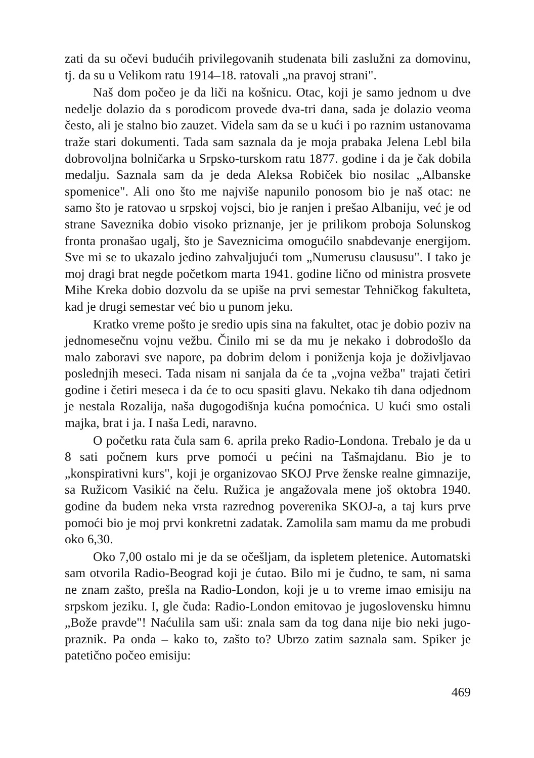zati da su očevi budućih privilegovanih studenata bili zaslužni za domovinu, tj. da su u Velikom ratu 1914–18. ratovali „na pravoj strani".
Naš dom počeo je da liči na košnicu. Otac, koji je samo jednom u dve nedelje dolazio da s porodicom provede dva-tri dana, sada je dolazio veoma često, ali je stalno bio zauzet. Videla sam da se u kući i po raznim ustanovama traže stari dokumenti. Tada sam saznala da je moja prabaka Jelena Lebl bila dobrovoljna bolničarka u Srpsko-turskom ratu 1877. godine i da je čak dobila medalju. Saznala sam da je deda Aleksa Robiček bio nosilac „Albanske spomenice". Ali ono što me najviše napunilo ponosom bio je naš otac: ne samo što je ratovao u srpskoj vojsci, bio je ranjen i prešao Albaniju, već je od strane Saveznika dobio visoko priznanje, jer je prilikom proboja Solunskog fronta pronašao ugalj, što je Saveznicima omogućilo snabdevanje energijom. Sve mi se to ukazalo jedino zahvaljujući tom „Numerusu claususu". I tako je moj dragi brat negde početkom marta 1941. godine lično od ministra prosvete Mihe Kreka dobio dozvolu da se upiše na prvi semestar Tehničkog fakulteta, kad je drugi semestar već bio u punom jeku.
Kratko vreme pošto je sredio upis sina na fakultet, otac je dobio poziv na jednomesečnu vojnu vežbu. Činilo mi se da mu je nekako i dobrodošlo da malo zaboravi sve napore, pa dobrim delom i poniženja koja je doživljavao poslednjih meseci. Tada nisam ni sanjala da će ta „vojna vežba" trajati četiri godine i četiri meseca i da će to ocu spasiti glavu. Nekako tih dana odjednom je nestala Rozalija, naša dugogodišnja kućna pomoćnica. U kući smo ostali majka, brat i ja. I naša Ledi, naravno.
O početku rata čula sam 6. aprila preko Radio-Londona. Trebalo je da u 8 sati počnem kurs prve pomoći u pećini na Tašmajdanu. Bio je to „konspirativni kurs", koji je organizovao SKOJ Prve ženske realne gimnazije, sa Ružicom Vasikić na čelu. Ružica je angažovala mene još oktobra 1940. godine da budem neka vrsta razrednog poverenika SKOJ-a, a taj kurs prve pomoći bio je moj prvi konkretni zadatak. Zamolila sam mamu da me probudi oko 6,30.
Oko 7,00 ostalo mi je da se očešljam, da ispletem pletenice. Automatski sam otvorila Radio-Beograd koji je ćutao. Bilo mi je čudno, te sam, ni sama ne znam zašto, prešla na Radio-London, koji je u to vreme imao emisiju na srpskom jeziku. I, gle čuda: Radio-London emitovao je jugoslovensku himnu „Bože pravde"! Naćulila sam uši: znala sam da tog dana nije bio neki jugo-praznik. Pa onda – kako to, zašto to? Ubrzo zatim saznala sam. Spiker je patetično počeo emisiju:
469